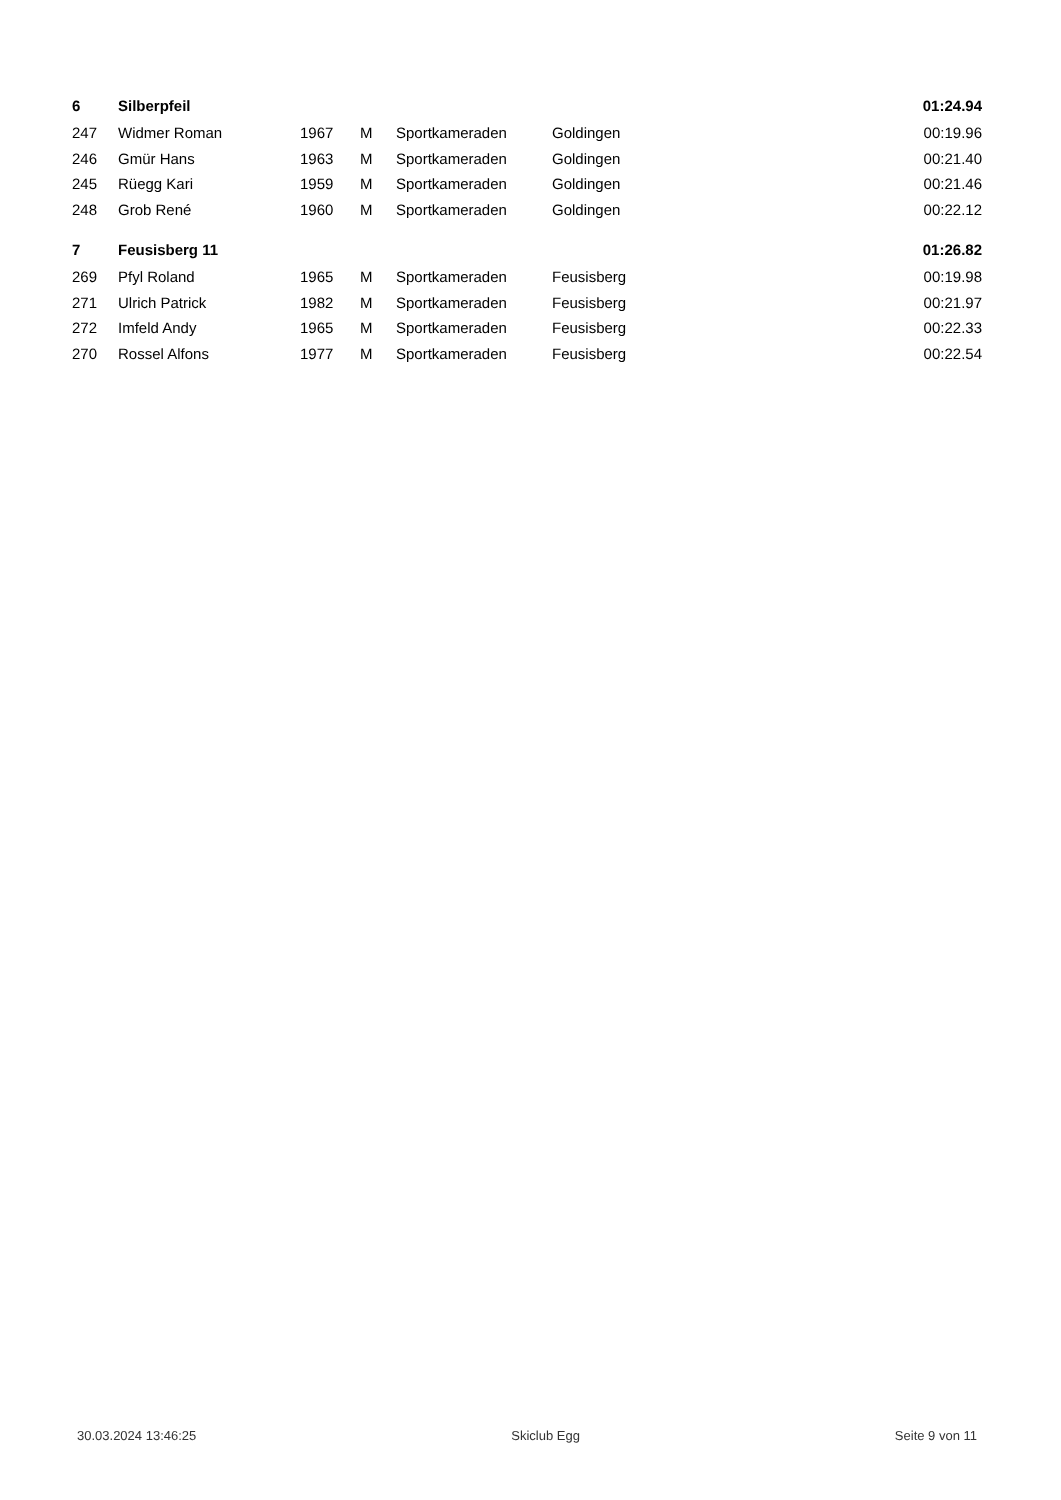| 6 | Silberpfeil | | | | | 01:24.94 |
| 247 | Widmer Roman | 1967 | M | Sportkameraden | Goldingen | 00:19.96 |
| 246 | Gmür Hans | 1963 | M | Sportkameraden | Goldingen | 00:21.40 |
| 245 | Rüegg Kari | 1959 | M | Sportkameraden | Goldingen | 00:21.46 |
| 248 | Grob René | 1960 | M | Sportkameraden | Goldingen | 00:22.12 |
| 7 | Feusisberg 11 | | | | | 01:26.82 |
| 269 | Pfyl Roland | 1965 | M | Sportkameraden | Feusisberg | 00:19.98 |
| 271 | Ulrich Patrick | 1982 | M | Sportkameraden | Feusisberg | 00:21.97 |
| 272 | Imfeld Andy | 1965 | M | Sportkameraden | Feusisberg | 00:22.33 |
| 270 | Rossel Alfons | 1977 | M | Sportkameraden | Feusisberg | 00:22.54 |
30.03.2024 13:46:25 Skiclub Egg Seite 9 von 11